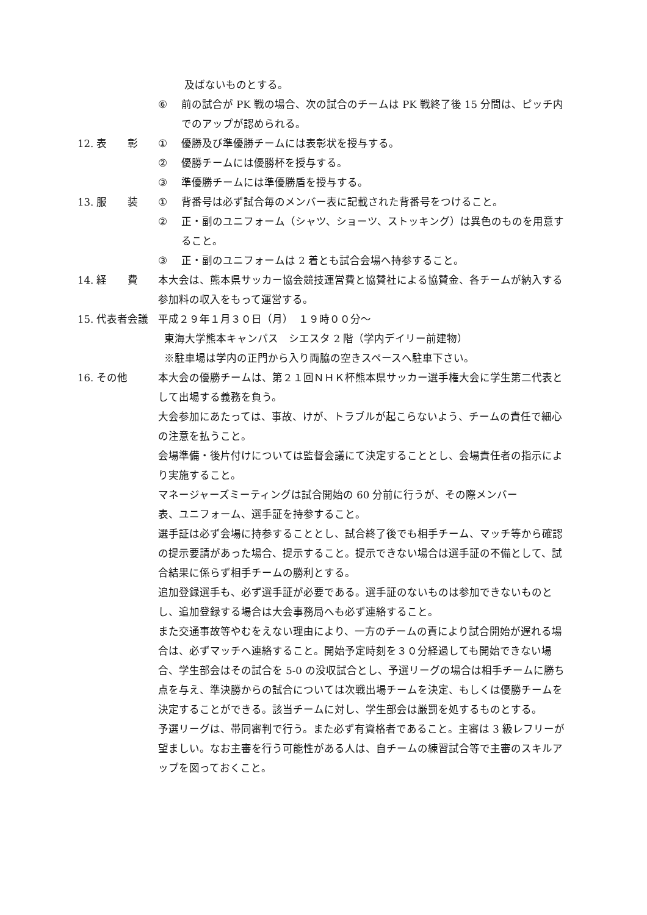及ばないものとする。
⑥ 前の試合が PK 戦の場合、次の試合のチームは PK 戦終了後 15 分間は、ピッチ内でのアップが認められる。
12. 表　　彰 ① 優勝及び準優勝チームには表彰状を授与する。
② 優勝チームには優勝杯を授与する。
③ 準優勝チームには準優勝盾を授与する。
13. 服　　装 ① 背番号は必ず試合毎のメンバー表に記載された背番号をつけること。
② 正・副のユニフォーム（シャツ、ショーツ、ストッキング）は異色のものを用意すること。
③ 正・副のユニフォームは 2 着とも試合会場へ持参すること。
14. 経　　費 本大会は、熊本県サッカー協会競技運営費と協賛社による協賛金、各チームが納入する参加料の収入をもって運営する。
15. 代表者会議 平成２９年１月３０日（月）　１９時００分～
東海大学熊本キャンパス　シエスタ 2 階（学内デイリー前建物）
※駐車場は学内の正門から入り両脇の空きスペースへ駐車下さい。
16. その他 本大会の優勝チームは、第２１回ＮＨＫ杯熊本県サッカー選手権大会に学生第二代表として出場する義務を負う。
大会参加にあたっては、事故、けが、トラブルが起こらないよう、チームの責任で細心の注意を払うこと。
会場準備・後片付けについては監督会議にて決定することとし、会場責任者の指示により実施すること。
マネージャーズミーティングは試合開始の 60 分前に行うが、その際メンバー
表、ユニフォーム、選手証を持参すること。
選手証は必ず会場に持参することとし、試合終了後でも相手チーム、マッチ等から確認の提示要請があった場合、提示すること。提示できない場合は選手証の不備として、試合結果に係らず相手チームの勝利とする。
追加登録選手も、必ず選手証が必要である。選手証のないものは参加できないものとし、追加登録する場合は大会事務局へも必ず連絡すること。
また交通事故等やむをえない理由により、一方のチームの責により試合開始が遅れる場合は、必ずマッチへ連絡すること。開始予定時刻を３０分経過しても開始できない場合、学生部会はその試合を 5-0 の没収試合とし、予選リーグの場合は相手チームに勝ち点を与え、準決勝からの試合については次戦出場チームを決定、もしくは優勝チームを決定することができる。該当チームに対し、学生部会は厳罰を処するものとする。
予選リーグは、帯同審判で行う。また必ず有資格者であること。主審は 3 級レフリーが望ましい。なお主審を行う可能性がある人は、自チームの練習試合等で主審のスキルアップを図っておくこと。